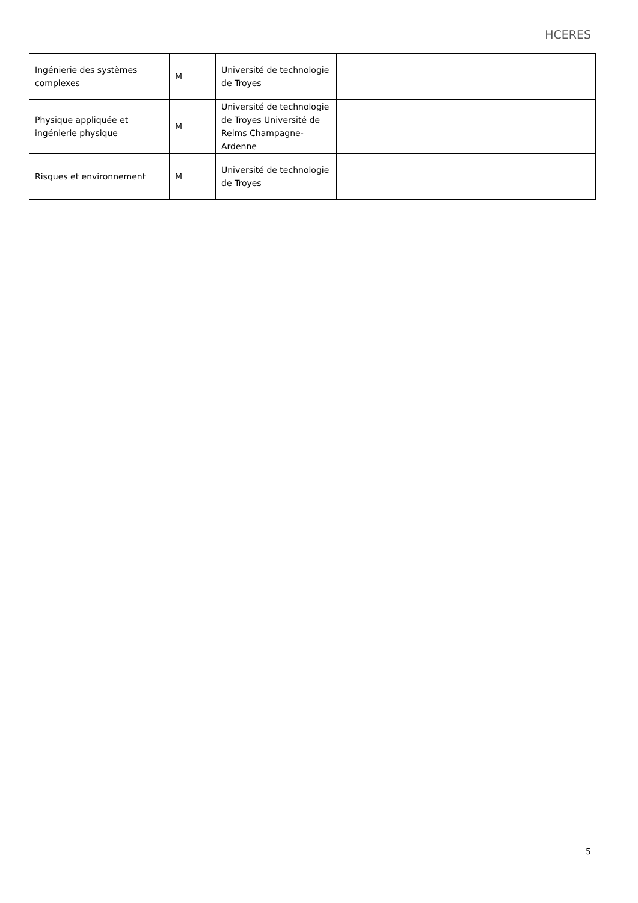HCERES
| Ingénierie des systèmes complexes | M | Université de technologie de Troyes | |
| Physique appliquée et ingénierie physique | M | Université de technologie de Troyes Université de Reims Champagne-Ardenne | |
| Risques et environnement | M | Université de technologie de Troyes | |
5